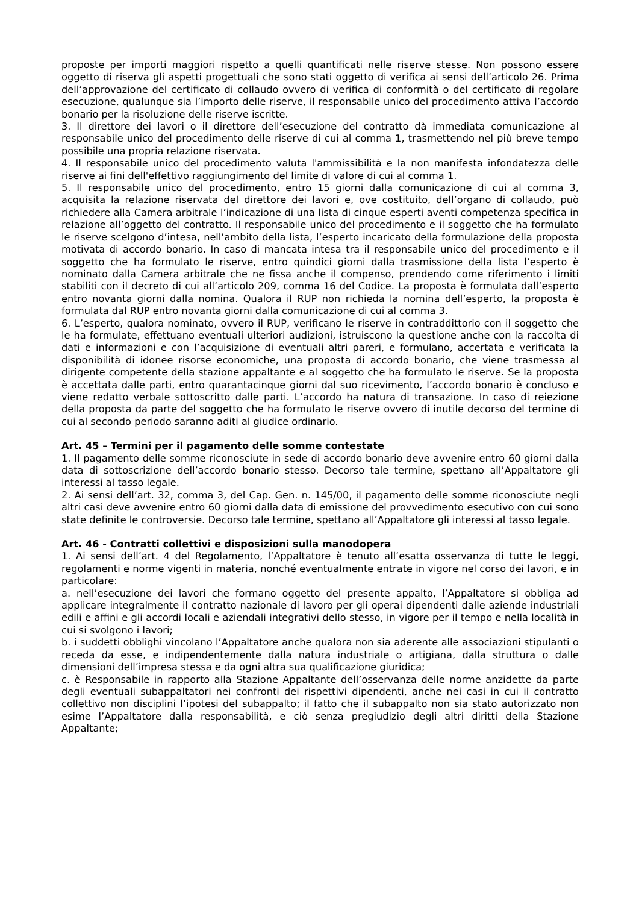proposte per importi maggiori rispetto a quelli quantificati nelle riserve stesse. Non possono essere oggetto di riserva gli aspetti progettuali che sono stati oggetto di verifica ai sensi dell’articolo 26. Prima dell’approvazione del certificato di collaudo ovvero di verifica di conformità o del certificato di regolare esecuzione, qualunque sia l’importo delle riserve, il responsabile unico del procedimento attiva l’accordo bonario per la risoluzione delle riserve iscritte.
3. Il direttore dei lavori o il direttore dell’esecuzione del contratto dà immediata comunicazione al responsabile unico del procedimento delle riserve di cui al comma 1, trasmettendo nel più breve tempo possibile una propria relazione riservata.
4. Il responsabile unico del procedimento valuta l'ammissibilità e la non manifesta infondatezza delle riserve ai fini dell'effettivo raggiungimento del limite di valore di cui al comma 1.
5. Il responsabile unico del procedimento, entro 15 giorni dalla comunicazione di cui al comma 3, acquisita la relazione riservata del direttore dei lavori e, ove costituito, dell’organo di collaudo, può richiedere alla Camera arbitrale l’indicazione di una lista di cinque esperti aventi competenza specifica in relazione all’oggetto del contratto. Il responsabile unico del procedimento e il soggetto che ha formulato le riserve scelgono d’intesa, nell’ambito della lista, l’esperto incaricato della formulazione della proposta motivata di accordo bonario. In caso di mancata intesa tra il responsabile unico del procedimento e il soggetto che ha formulato le riserve, entro quindici giorni dalla trasmissione della lista l’esperto è nominato dalla Camera arbitrale che ne fissa anche il compenso, prendendo come riferimento i limiti stabiliti con il decreto di cui all’articolo 209, comma 16 del Codice. La proposta è formulata dall’esperto entro novanta giorni dalla nomina. Qualora il RUP non richieda la nomina dell’esperto, la proposta è formulata dal RUP entro novanta giorni dalla comunicazione di cui al comma 3.
6. L’esperto, qualora nominato, ovvero il RUP, verificano le riserve in contraddittorio con il soggetto che le ha formulate, effettuano eventuali ulteriori audizioni, istruiscono la questione anche con la raccolta di dati e informazioni e con l’acquisizione di eventuali altri pareri, e formulano, accertata e verificata la disponibilità di idonee risorse economiche, una proposta di accordo bonario, che viene trasmessa al dirigente competente della stazione appaltante e al soggetto che ha formulato le riserve. Se la proposta è accettata dalle parti, entro quarantacinque giorni dal suo ricevimento, l’accordo bonario è concluso e viene redatto verbale sottoscritto dalle parti. L’accordo ha natura di transazione. In caso di reiezione della proposta da parte del soggetto che ha formulato le riserve ovvero di inutile decorso del termine di cui al secondo periodo saranno aditi al giudice ordinario.
Art. 45 – Termini per il pagamento delle somme contestate
1. Il pagamento delle somme riconosciute in sede di accordo bonario deve avvenire entro 60 giorni dalla data di sottoscrizione dell’accordo bonario stesso. Decorso tale termine, spettano all’Appaltatore gli interessi al tasso legale.
2. Ai sensi dell’art. 32, comma 3, del Cap. Gen. n. 145/00, il pagamento delle somme riconosciute negli altri casi deve avvenire entro 60 giorni dalla data di emissione del provvedimento esecutivo con cui sono state definite le controversie. Decorso tale termine, spettano all’Appaltatore gli interessi al tasso legale.
Art. 46 - Contratti collettivi e disposizioni sulla manodopera
1. Ai sensi dell’art. 4 del Regolamento, l’Appaltatore è tenuto all’esatta osservanza di tutte le leggi, regolamenti e norme vigenti in materia, nonché eventualmente entrate in vigore nel corso dei lavori, e in particolare:
a. nell’esecuzione dei lavori che formano oggetto del presente appalto, l’Appaltatore si obbliga ad applicare integralmente il contratto nazionale di lavoro per gli operai dipendenti dalle aziende industriali edili e affini e gli accordi locali e aziendali integrativi dello stesso, in vigore per il tempo e nella località in cui si svolgono i lavori;
b. i suddetti obblighi vincolano l’Appaltatore anche qualora non sia aderente alle associazioni stipulanti o receda da esse, e indipendentemente dalla natura industriale o artigiana, dalla struttura o dalle dimensioni dell’impresa stessa e da ogni altra sua qualificazione giuridica;
c. è Responsabile in rapporto alla Stazione Appaltante dell’osservanza delle norme anzidette da parte degli eventuali subappaltatori nei confronti dei rispettivi dipendenti, anche nei casi in cui il contratto collettivo non disciplini l’ipotesi del subappalto; il fatto che il subappalto non sia stato autorizzato non esime l’Appaltatore dalla responsabilità, e ciò senza pregiudizio degli altri diritti della Stazione Appaltante;